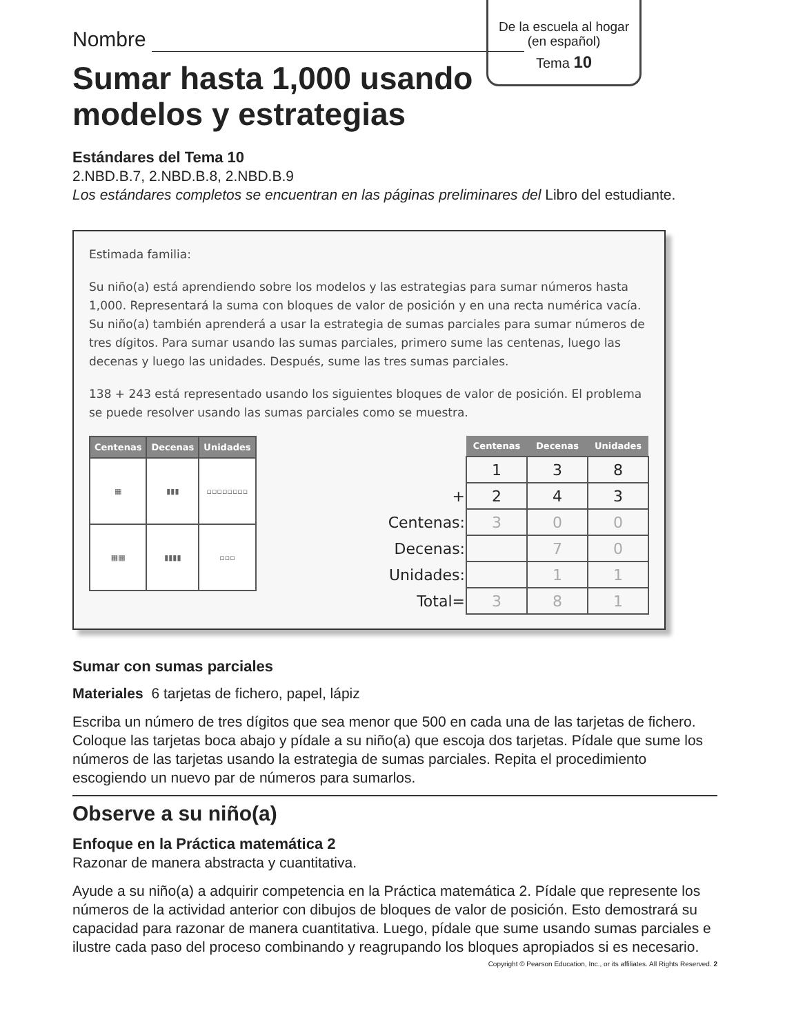De la escuela al hogar
(en español)
Tema 10
Nombre
Sumar hasta 1,000 usando
modelos y estrategias
Estándares del Tema 10
2.NBD.B.7, 2.NBD.B.8, 2.NBD.B.9
Los estándares completos se encuentran en las páginas preliminares del Libro del estudiante.
Estimada familia:
Su niño(a) está aprendiendo sobre los modelos y las estrategias para sumar números hasta 1,000. Representará la suma con bloques de valor de posición y en una recta numérica vacía. Su niño(a) también aprenderá a usar la estrategia de sumas parciales para sumar números de tres dígitos. Para sumar usando las sumas parciales, primero sume las centenas, luego las decenas y luego las unidades. Después, sume las tres sumas parciales.
138 + 243 está representado usando los siguientes bloques de valor de posición. El problema se puede resolver usando las sumas parciales como se muestra.
| Centenas | Decenas | Unidades |
| --- | --- | --- |
| ▦ | ▮▮▮ | ▫▫▫▫▫▫▫▫ |
| ▦▦ | ▮▮▮▮ | ▫▫▫ |
| | Centenas | Decenas | Unidades |
| --- | --- | --- | --- |
| | 1 | 3 | 8 |
| + | 2 | 4 | 3 |
| Centenas: | 3 | 0 | 0 |
| Decenas: | | 7 | 0 |
| Unidades: | | 1 | 1 |
| Total= | 3 | 8 | 1 |
Sumar con sumas parciales
Materiales 6 tarjetas de fichero, papel, lápiz
Escriba un número de tres dígitos que sea menor que 500 en cada una de las tarjetas de fichero. Coloque las tarjetas boca abajo y pídale a su niño(a) que escoja dos tarjetas. Pídale que sume los números de las tarjetas usando la estrategia de sumas parciales. Repita el procedimiento escogiendo un nuevo par de números para sumarlos.
Observe a su niño(a)
Enfoque en la Práctica matemática 2
Razonar de manera abstracta y cuantitativa.
Ayude a su niño(a) a adquirir competencia en la Práctica matemática 2. Pídale que represente los números de la actividad anterior con dibujos de bloques de valor de posición. Esto demostrará su capacidad para razonar de manera cuantitativa. Luego, pídale que sume usando sumas parciales e ilustre cada paso del proceso combinando y reagrupando los bloques apropiados si es necesario.
Copyright © Pearson Education, Inc., or its affiliates. All Rights Reserved. 2